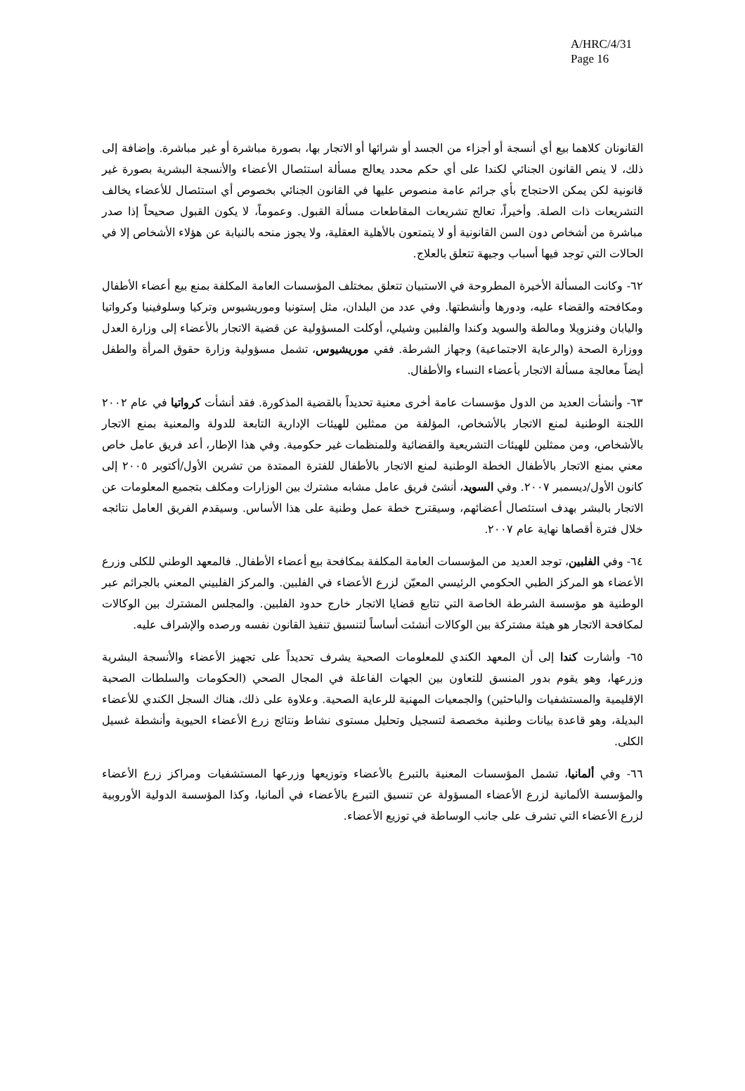A/HRC/4/31
Page 16
القانونان كلاهما بيع أي أنسجة أو أجزاء من الجسد أو شرائها أو الاتجار بها، بصورة مباشرة أو غير مباشرة. وإضافة إلى ذلك، لا ينص القانون الجنائي لكندا على أي حكم محدد يعالج مسألة استئصال الأعضاء والأنسجة البشرية بصورة غير قانونية لكن يمكن الاحتجاج بأي جرائم عامة منصوص عليها في القانون الجنائي بخصوص أي استئصال للأعضاء يخالف التشريعات ذات الصلة. وأخيراً، تعالج تشريعات المقاطعات مسألة القبول. وعموماً، لا يكون القبول صحيحاً إذا صدر مباشرة من أشخاص دون السن القانونية أو لا يتمتعون بالأهلية العقلية، ولا يجوز منحه بالنيابة عن هؤلاء الأشخاص إلا في الحالات التي توجد فيها أسباب وجيهة تتعلق بالعلاج.
٦٢- وكانت المسألة الأخيرة المطروحة في الاستبيان تتعلق بمختلف المؤسسات العامة المكلفة بمنع بيع أعضاء الأطفال ومكافحته والقضاء عليه، ودورها وأنشطتها. وفي عدد من البلدان، مثل إستونيا وموريشيوس وتركيا وسلوفينيا وكرواتيا واليابان وفنزويلا ومالطة والسويد وكندا والفلبين وشيلي، أوكلت المسؤولية عن قضية الاتجار بالأعضاء إلى وزارة العدل ووزارة الصحة (والرعاية الاجتماعية) وجهاز الشرطة. ففي موريشيوس، تشمل مسؤولية وزارة حقوق المرأة والطفل أيضاً معالجة مسألة الاتجار بأعضاء النساء والأطفال.
٦٣- وأنشأت العديد من الدول مؤسسات عامة أخرى معنية تحديداً بالقضية المذكورة. فقد أنشأت كرواتيا في عام ٢٠٠٢ اللجنة الوطنية لمنع الاتجار بالأشخاص، المؤلفة من ممثلين للهيئات الإدارية التابعة للدولة والمعنية بمنع الاتجار بالأشخاص، ومن ممثلين للهيئات التشريعية والقضائية وللمنظمات غير حكومية. وفي هذا الإطار، أعد فريق عامل خاص معني بمنع الاتجار بالأطفال الخطة الوطنية لمنع الاتجار بالأطفال للفترة الممتدة من تشرين الأول/أكتوبر ٢٠٠٥ إلى كانون الأول/ديسمبر ٢٠٠٧. وفي السويد، أنشئ فريق عامل مشابه مشترك بين الوزارات ومكلف بتجميع المعلومات عن الاتجار بالبشر بهدف استئصال أعضائهم، وسيقترح خطة عمل وطنية على هذا الأساس. وسيقدم الفريق العامل نتائجه خلال فترة أقصاها نهاية عام ٢٠٠٧.
٦٤- وفي الفلبين، توجد العديد من المؤسسات العامة المكلفة بمكافحة بيع أعضاء الأطفال. فالمعهد الوطني للكلى وزرع الأعضاء هو المركز الطبي الحكومي الرئيسي المعيّن لزرع الأعضاء في الفلبين. والمركز الفلبيني المعني بالجرائم عبر الوطنية هو مؤسسة الشرطة الخاصة التي تتابع قضايا الاتجار خارج حدود الفلبين. والمجلس المشترك بين الوكالات لمكافحة الاتجار هو هيئة مشتركة بين الوكالات أنشئت أساساً لتنسيق تنفيذ القانون نفسه ورصده والإشراف عليه.
٦٥- وأشارت كندا إلى أن المعهد الكندي للمعلومات الصحية يشرف تحديداً على تجهيز الأعضاء والأنسجة البشرية وزرعها، وهو يقوم بدور المنسق للتعاون بين الجهات الفاعلة في المجال الصحي (الحكومات والسلطات الصحية الإقليمية والمستشفيات والباحثين) والجمعيات المهنية للرعاية الصحية. وعلاوة على ذلك، هناك السجل الكندي للأعضاء البديلة، وهو قاعدة بيانات وطنية مخصصة لتسجيل وتحليل مستوى نشاط ونتائج زرع الأعضاء الحيوية وأنشطة غسيل الكلى.
٦٦- وفي ألمانيا، تشمل المؤسسات المعنية بالتبرع بالأعضاء وتوزيعها وزرعها المستشفيات ومراكز زرع الأعضاء والمؤسسة الألمانية لزرع الأعضاء المسؤولة عن تنسيق التبرع بالأعضاء في ألمانيا، وكذا المؤسسة الدولية الأوروبية لزرع الأعضاء التي تشرف على جانب الوساطة في توزيع الأعضاء.